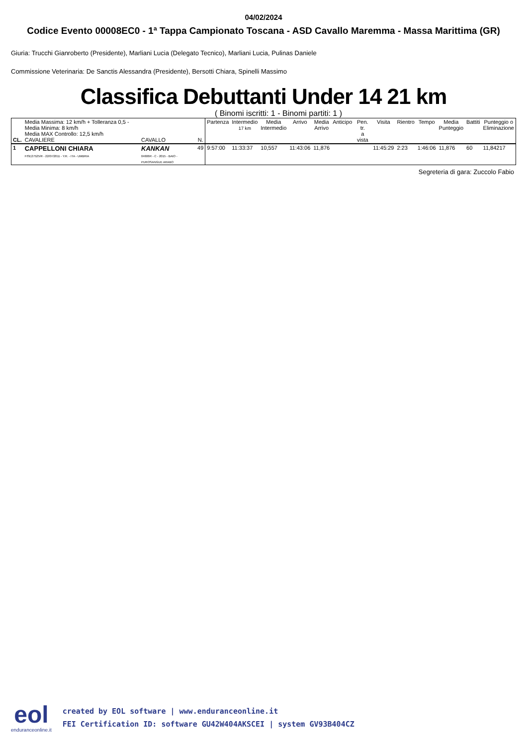04/02/2024
Codice Evento 00008EC0 - 1ª Tappa Campionato Toscana - ASD Cavallo Maremma - Massa Marittima (GR)
Giuria: Trucchi Gianroberto (Presidente), Marliani Lucia (Delegato Tecnico), Marliani Lucia, Pulinas Daniele
Commissione Veterinaria: De Sanctis Alessandra (Presidente), Bersotti Chiara, Spinelli Massimo
Classifica Debuttanti Under 14 21 km
( Binomi iscritti: 1 - Binomi partiti: 1 )
| CL. | Media Massima: 12 km/h + Tolleranza 0,5 - Media Minima: 8 km/h Media MAX Controllo: 12,5 km/h CAVALIERE | CAVALLO | N. | Partenza | Intermedio 17 km | Media Intermedio | Arrivo | Media Arrivo | Anticipo | Pen. tr. a vista | Visita | Rientro | Tempo | Media Punteggio | Battiti | Punteggio o Eliminazione |
| --- | --- | --- | --- | --- | --- | --- | --- | --- | --- | --- | --- | --- | --- | --- | --- | --- |
| 1 | CAPPELLONI CHIARA FISE27525/R - 22/07/2011 - Y.R. - ITA - UMBRIA | KANKAN 04606R - C - 2015 - BAIO - PUROSANGUE ARABO | 49 | 9:57:00 | 11:33:37 | 10,557 | 11:43:06 | 11,876 | | | 11:45:29 | 2:23 | 1:46:06 | 11,876 | 60 | 11,84217 |
Segreteria di gara: Zuccolo Fabio
eol
enduranceonline.it
created by EOL software | www.enduranceonline.it
FEI Certification ID: software GU42W404AKSCEI | system GV93B404CZ